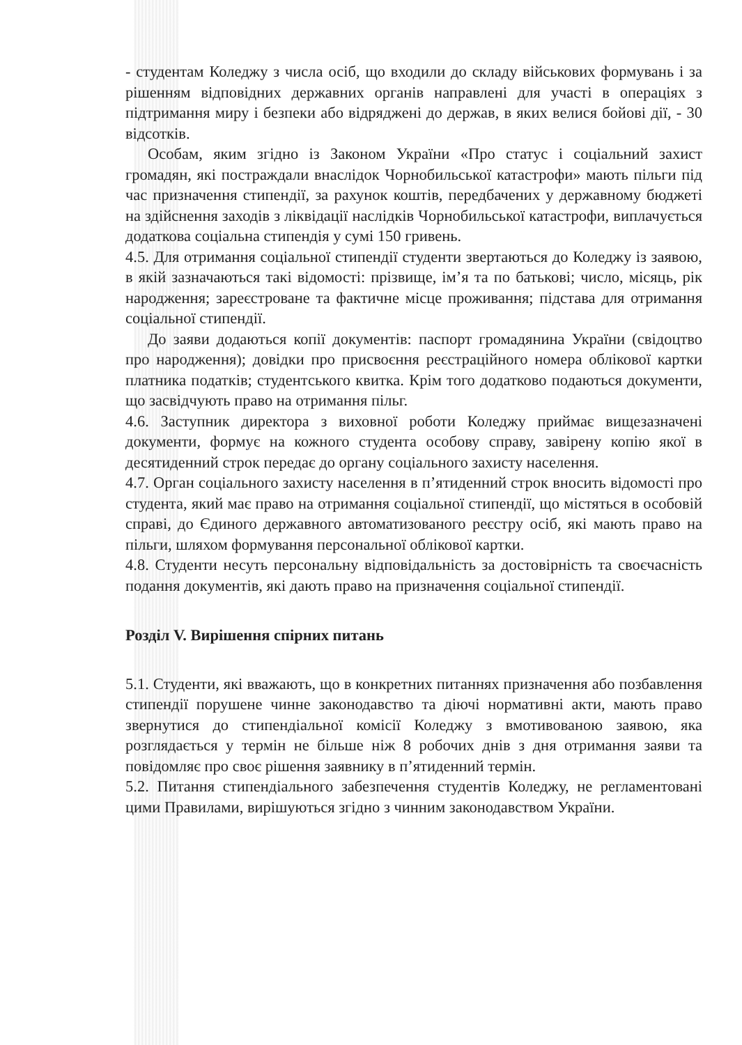- студентам Коледжу з числа осіб, що входили до складу військових формувань і за рішенням відповідних державних органів направлені для участі в операціях з підтримання миру і безпеки або відряджені до держав, в яких велися бойові дії, - 30 відсотків.
Особам, яким згідно із Законом України «Про статус і соціальний захист громадян, які постраждали внаслідок Чорнобильської катастрофи» мають пільги під час призначення стипендії, за рахунок коштів, передбачених у державному бюджеті на здійснення заходів з ліквідації наслідків Чорнобильської катастрофи, виплачується додаткова соціальна стипендія у сумі 150 гривень.
4.5. Для отримання соціальної стипендії студенти звертаються до Коледжу із заявою, в якій зазначаються такі відомості: прізвище, ім’я та по батькові; число, місяць, рік народження; зареєстроване та фактичне місце проживання; підстава для отримання соціальної стипендії.
До заяви додаються копії документів: паспорт громадянина України (свідоцтво про народження); довідки про присвоєння реєстраційного номера облікової картки платника податків; студентського квитка. Крім того додатково подаються документи, що засвідчують право на отримання пільг.
4.6. Заступник директора з виховної роботи Коледжу приймає вищезазначені документи, формує на кожного студента особову справу, завірену копію якої в десятиденний строк передає до органу соціального захисту населення.
4.7. Орган соціального захисту населення в п’ятиденний строк вносить відомості про студента, який має право на отримання соціальної стипендії, що містяться в особовій справі, до Єдиного державного автоматизованого реєстру осіб, які мають право на пільги, шляхом формування персональної облікової картки.
4.8. Студенти несуть персональну відповідальність за достовірність та своєчасність подання документів, які дають право на призначення соціальної стипендії.
Розділ V. Вирішення спірних питань
5.1. Студенти, які вважають, що в конкретних питаннях призначення або позбавлення стипендії порушене чинне законодавство та діючі нормативні акти, мають право звернутися до стипендіальної комісії Коледжу з вмотивованою заявою, яка розглядається у термін не більше ніж 8 робочих днів з дня отримання заяви та повідомляє про своє рішення заявнику в п’ятиденний термін.
5.2. Питання стипендіального забезпечення студентів Коледжу, не регламентовані цими Правилами, вирішуються згідно з чинним законодавством України.